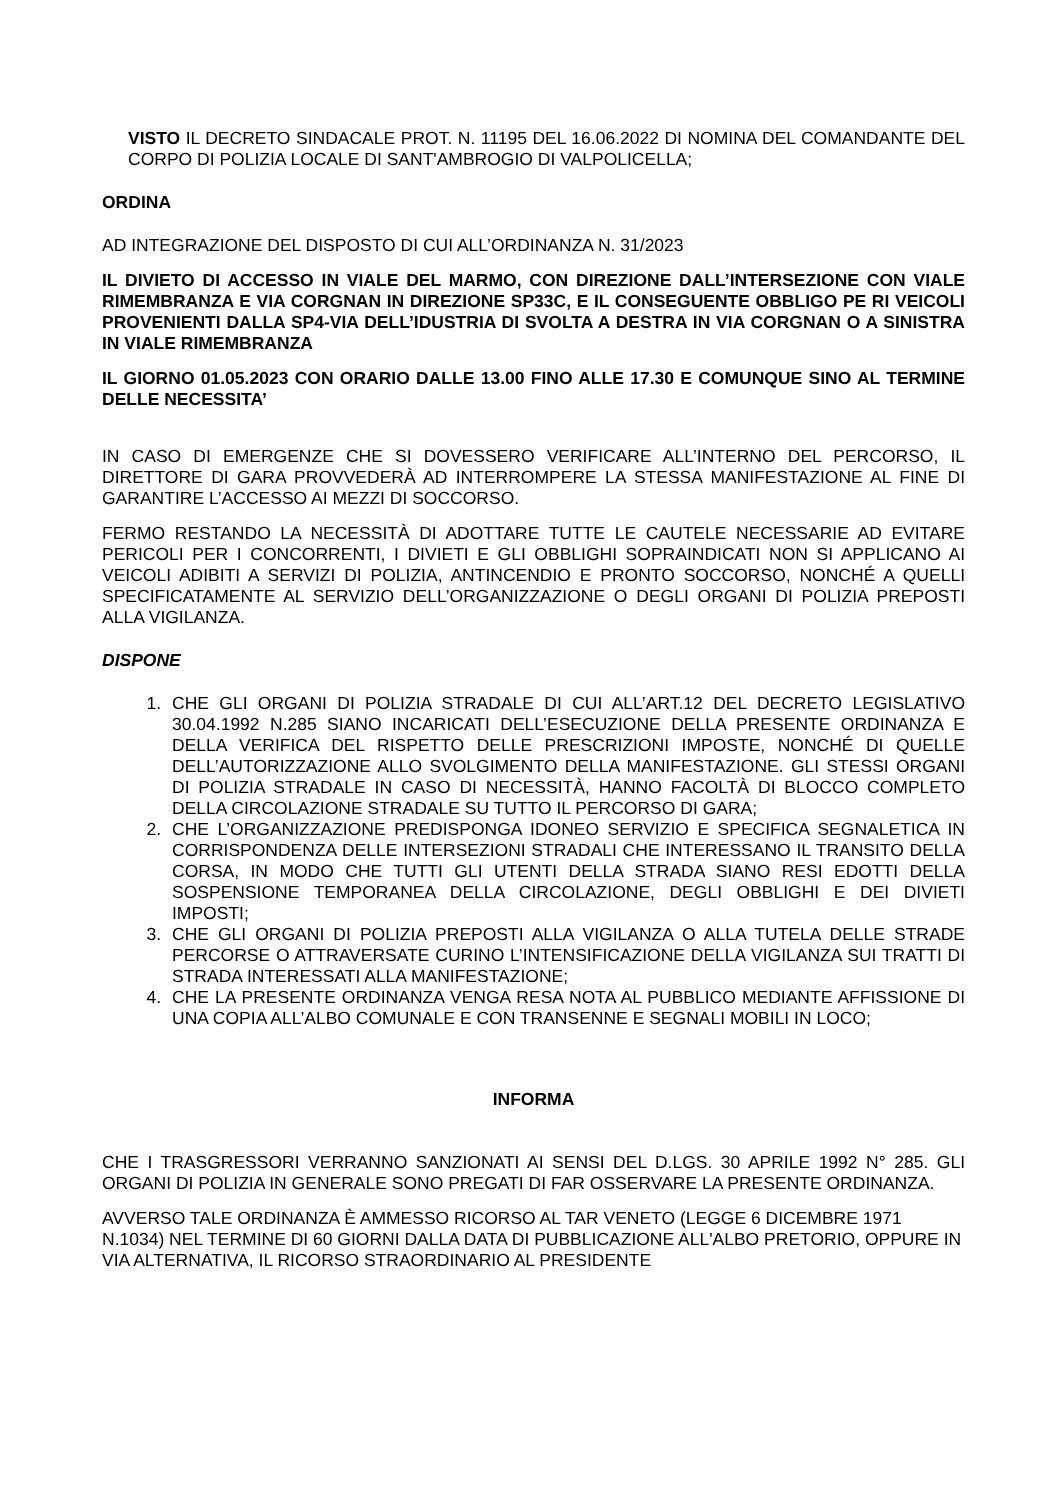VISTO IL DECRETO SINDACALE PROT. N. 11195 DEL 16.06.2022 DI NOMINA DEL COMANDANTE DEL CORPO DI POLIZIA LOCALE DI SANT'AMBROGIO DI VALPOLICELLA;
ORDINA
AD INTEGRAZIONE DEL DISPOSTO DI CUI ALL’ORDINANZA N. 31/2023
IL DIVIETO DI ACCESSO IN VIALE DEL MARMO, CON DIREZIONE DALL’INTERSEZIONE CON VIALE RIMEMBRANZA E VIA CORGNAN IN DIREZIONE SP33C, E IL CONSEGUENTE OBBLIGO PE RI VEICOLI PROVENIENTI DALLA SP4-VIA DELL’IDUSTRIA DI SVOLTA A DESTRA IN VIA CORGNAN O A SINISTRA IN VIALE RIMEMBRANZA
IL GIORNO 01.05.2023 CON ORARIO DALLE 13.00 FINO ALLE 17.30 E COMUNQUE SINO AL TERMINE DELLE NECESSITA’
IN CASO DI EMERGENZE CHE SI DOVESSERO VERIFICARE ALL’INTERNO DEL PERCORSO, IL DIRETTORE DI GARA PROVVEDERÀ AD INTERROMPERE LA STESSA MANIFESTAZIONE AL FINE DI GARANTIRE L’ACCESSO AI MEZZI DI SOCCORSO.
FERMO RESTANDO LA NECESSITÀ DI ADOTTARE TUTTE LE CAUTELE NECESSARIE AD EVITARE PERICOLI PER I CONCORRENTI, I DIVIETI E GLI OBBLIGHI SOPRAINDICATI NON SI APPLICANO AI VEICOLI ADIBITI A SERVIZI DI POLIZIA, ANTINCENDIO E PRONTO SOCCORSO, NONCHÉ A QUELLI SPECIFICATAMENTE AL SERVIZIO DELL’ORGANIZZAZIONE O DEGLI ORGANI DI POLIZIA PREPOSTI ALLA VIGILANZA.
DISPONE
1. CHE GLI ORGANI DI POLIZIA STRADALE DI CUI ALL’ART.12 DEL DECRETO LEGISLATIVO 30.04.1992 N.285 SIANO INCARICATI DELL’ESECUZIONE DELLA PRESENTE ORDINANZA E DELLA VERIFICA DEL RISPETTO DELLE PRESCRIZIONI IMPOSTE, NONCHÉ DI QUELLE DELL’AUTORIZZAZIONE ALLO SVOLGIMENTO DELLA MANIFESTAZIONE. GLI STESSI ORGANI DI POLIZIA STRADALE IN CASO DI NECESSITÀ, HANNO FACOLTÀ DI BLOCCO COMPLETO DELLA CIRCOLAZIONE STRADALE SU TUTTO IL PERCORSO DI GARA;
2. CHE L’ORGANIZZAZIONE PREDISPONGA IDONEO SERVIZIO E SPECIFICA SEGNALETICA IN CORRISPONDENZA DELLE INTERSEZIONI STRADALI CHE INTERESSANO IL TRANSITO DELLA CORSA, IN MODO CHE TUTTI GLI UTENTI DELLA STRADA SIANO RESI EDOTTI DELLA SOSPENSIONE TEMPORANEA DELLA CIRCOLAZIONE, DEGLI OBBLIGHI E DEI DIVIETI IMPOSTI;
3. CHE GLI ORGANI DI POLIZIA PREPOSTI ALLA VIGILANZA O ALLA TUTELA DELLE STRADE PERCORSE O ATTRAVERSATE CURINO L’INTENSIFICAZIONE DELLA VIGILANZA SUI TRATTI DI STRADA INTERESSATI ALLA MANIFESTAZIONE;
4. CHE LA PRESENTE ORDINANZA VENGA RESA NOTA AL PUBBLICO MEDIANTE AFFISSIONE DI UNA COPIA ALL’ALBO COMUNALE E CON TRANSENNE E SEGNALI MOBILI IN LOCO;
INFORMA
CHE I TRASGRESSORI VERRANNO SANZIONATI AI SENSI DEL D.LGS. 30 APRILE 1992 N° 285. GLI ORGANI DI POLIZIA IN GENERALE SONO PREGATI DI FAR OSSERVARE LA PRESENTE ORDINANZA.
AVVERSO TALE ORDINANZA È AMMESSO RICORSO AL TAR VENETO (LEGGE 6 DICEMBRE 1971 N.1034) NEL TERMINE DI 60 GIORNI DALLA DATA DI PUBBLICAZIONE ALL'ALBO PRETORIO, OPPURE IN VIA ALTERNATIVA, IL RICORSO STRAORDINARIO AL PRESIDENTE